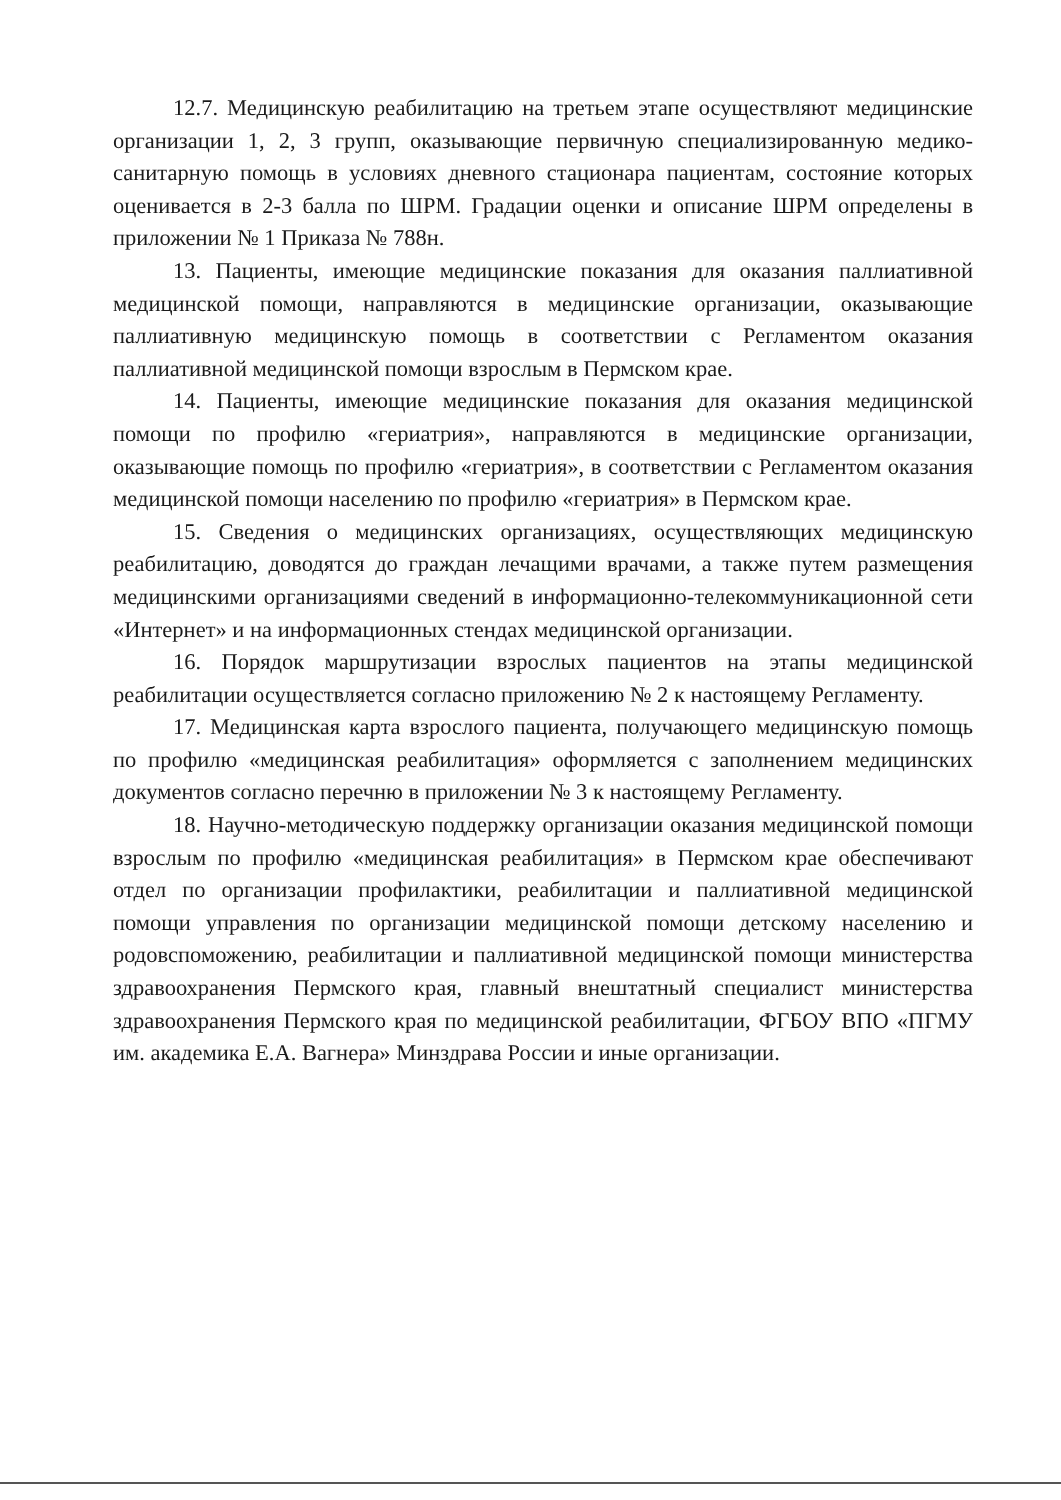12.7. Медицинскую реабилитацию на третьем этапе осуществляют медицинские организации 1, 2, 3 групп, оказывающие первичную специализированную медико-санитарную помощь в условиях дневного стационара пациентам, состояние которых оценивается в 2-3 балла по ШРМ. Градации оценки и описание ШРМ определены в приложении № 1 Приказа № 788н.
13. Пациенты, имеющие медицинские показания для оказания паллиативной медицинской помощи, направляются в медицинские организации, оказывающие паллиативную медицинскую помощь в соответствии с Регламентом оказания паллиативной медицинской помощи взрослым в Пермском крае.
14. Пациенты, имеющие медицинские показания для оказания медицинской помощи по профилю «гериатрия», направляются в медицинские организации, оказывающие помощь по профилю «гериатрия», в соответствии с Регламентом оказания медицинской помощи населению по профилю «гериатрия» в Пермском крае.
15. Сведения о медицинских организациях, осуществляющих медицинскую реабилитацию, доводятся до граждан лечащими врачами, а также путем размещения медицинскими организациями сведений в информационно-телекоммуникационной сети «Интернет» и на информационных стендах медицинской организации.
16. Порядок маршрутизации взрослых пациентов на этапы медицинской реабилитации осуществляется согласно приложению № 2 к настоящему Регламенту.
17. Медицинская карта взрослого пациента, получающего медицинскую помощь по профилю «медицинская реабилитация» оформляется с заполнением медицинских документов согласно перечню в приложении № 3 к настоящему Регламенту.
18. Научно-методическую поддержку организации оказания медицинской помощи взрослым по профилю «медицинская реабилитация» в Пермском крае обеспечивают отдел по организации профилактики, реабилитации и паллиативной медицинской помощи управления по организации медицинской помощи детскому населению и родовспоможению, реабилитации и паллиативной медицинской помощи министерства здравоохранения Пермского края, главный внештатный специалист министерства здравоохранения Пермского края по медицинской реабилитации, ФГБОУ ВПО «ПГМУ им. академика Е.А. Вагнера» Минздрава России и иные организации.